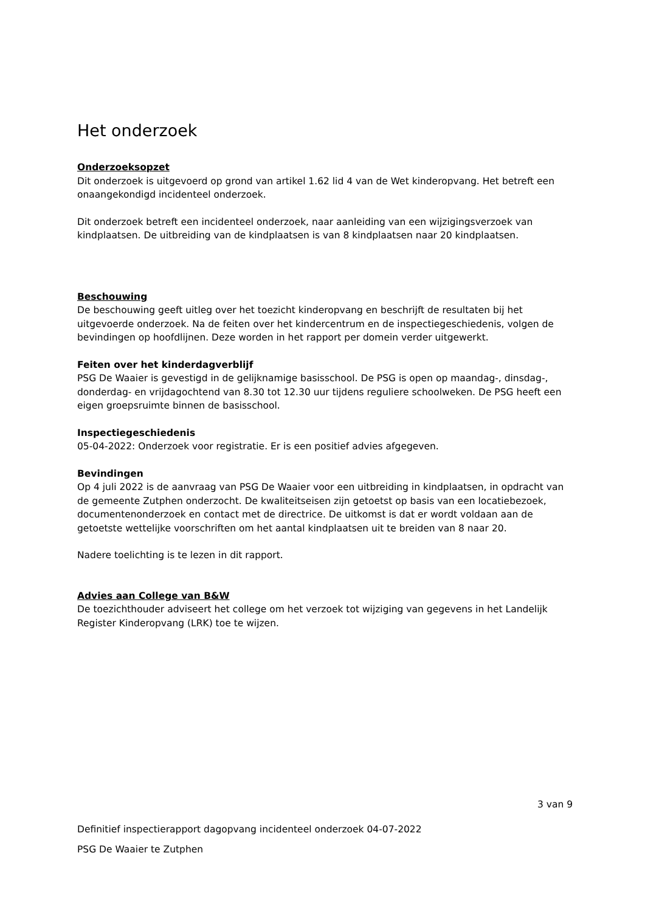Het onderzoek
Onderzoeksopzet
Dit onderzoek is uitgevoerd op grond van artikel 1.62 lid 4 van de Wet kinderopvang. Het betreft een onaangekondigd incidenteel onderzoek.
Dit onderzoek betreft een incidenteel onderzoek, naar aanleiding van een wijzigingsverzoek van kindplaatsen. De uitbreiding van de kindplaatsen is van 8 kindplaatsen naar 20 kindplaatsen.
Beschouwing
De beschouwing geeft uitleg over het toezicht kinderopvang en beschrijft de resultaten bij het uitgevoerde onderzoek. Na de feiten over het kindercentrum en de inspectiegeschiedenis, volgen de bevindingen op hoofdlijnen. Deze worden in het rapport per domein verder uitgewerkt.
Feiten over het kinderdagverblijf
PSG De Waaier is gevestigd in de gelijknamige basisschool. De PSG is open op maandag-, dinsdag-, donderdag- en vrijdagochtend van 8.30 tot 12.30 uur tijdens reguliere schoolweken. De PSG heeft een eigen groepsruimte binnen de basisschool.
Inspectiegeschiedenis
05-04-2022: Onderzoek voor registratie. Er is een positief advies afgegeven.
Bevindingen
Op 4 juli 2022 is de aanvraag van PSG De Waaier voor een uitbreiding in kindplaatsen, in opdracht van de gemeente Zutphen onderzocht. De kwaliteitseisen zijn getoetst op basis van een locatiebezoek, documentenonderzoek en contact met de directrice. De uitkomst is dat er wordt voldaan aan de getoetste wettelijke voorschriften om het aantal kindplaatsen uit te breiden van 8 naar 20.
Nadere toelichting is te lezen in dit rapport.
Advies aan College van B&W
De toezichthouder adviseert het college om het verzoek tot wijziging van gegevens in het Landelijk Register Kinderopvang (LRK) toe te wijzen.
3 van 9
Definitief inspectierapport dagopvang incidenteel onderzoek 04-07-2022
PSG De Waaier te Zutphen